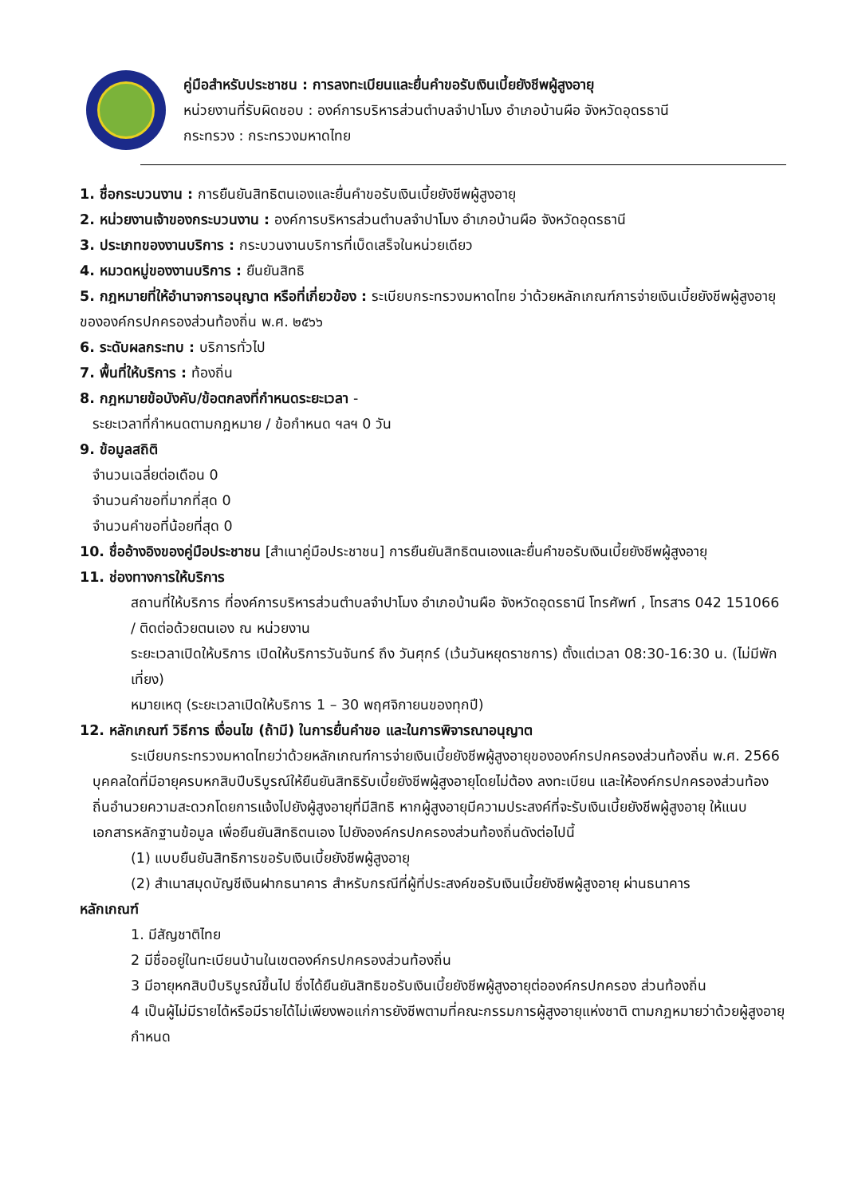คู่มือสำหรับประชาชน : การลงทะเบียนและยื่นคำขอรับเงินเบี้ยยังชีพผู้สูงอายุ
หน่วยงานที่รับผิดชอบ : องค์การบริหารส่วนตำบลจำปาโมง อำเภอบ้านผือ จังหวัดอุดรธานี
กระทรวง : กระทรวงมหาดไทย
1. ชื่อกระบวนงาน : การยืนยันสิทธิตนเองและยื่นคำขอรับเงินเบี้ยยังชีพผู้สูงอายุ
2. หน่วยงานเจ้าของกระบวนงาน : องค์การบริหารส่วนตำบลจำปาโมง อำเภอบ้านผือ จังหวัดอุดรธานี
3. ประเภทของงานบริการ : กระบวนงานบริการที่เบ็ดเสร็จในหน่วยเดียว
4. หมวดหมู่ของงานบริการ : ยืนยันสิทธิ
5. กฎหมายที่ให้อำนาจการอนุญาต หรือที่เกี่ยวข้อง : ระเบียบกระทรวงมหาดไทย ว่าด้วยหลักเกณฑ์การจ่ายเงินเบี้ยยังชีพผู้สูงอายุขององค์กรปกครองส่วนท้องถิ่น พ.ศ. ๒๕๖๖
6. ระดับผลกระทบ : บริการทั่วไป
7. พื้นที่ให้บริการ : ท้องถิ่น
8. กฎหมายข้อบังคับ/ข้อตกลงที่กำหนดระยะเวลา -
ระยะเวลาที่กำหนดตามกฎหมาย / ข้อกำหนด ฯลฯ 0 วัน
9. ข้อมูลสถิติ
จำนวนเฉลี่ยต่อเดือน 0
จำนวนคำขอที่มากที่สุด 0
จำนวนคำขอที่น้อยที่สุด 0
10. ชื่ออ้างอิงของคู่มือประชาชน [สำเนาคู่มือประชาชน] การยืนยันสิทธิตนเองและยื่นคำขอรับเงินเบี้ยยังชีพผู้สูงอายุ
11. ช่องทางการให้บริการ
สถานที่ให้บริการ ที่องค์การบริหารส่วนตำบลจำปาโมง อำเภอบ้านผือ จังหวัดอุดรธานี โทรศัพท์ , โทรสาร 042 151066 / ติดต่อด้วยตนเอง ณ หน่วยงาน
ระยะเวลาเปิดให้บริการ เปิดให้บริการวันจันทร์ ถึง วันศุกร์ (เว้นวันหยุดราชการ) ตั้งแต่เวลา 08:30-16:30 น. (ไม่มีพักเที่ยง)
หมายเหตุ (ระยะเวลาเปิดให้บริการ 1 – 30 พฤศจิกายนของทุกปี)
12. หลักเกณฑ์ วิธีการ เงื่อนไข (ถ้ามี) ในการยื่นคำขอ และในการพิจารณาอนุญาต
ระเบียบกระทรวงมหาดไทยว่าด้วยหลักเกณฑ์การจ่ายเงินเบี้ยยังชีพผู้สูงอายุขององค์กรปกครองส่วนท้องถิ่น พ.ศ. 2566 บุคคลใดที่มีอายุครบหกสิบปีบริบูรณ์ให้ยืนยันสิทธิรับเบี้ยยังชีพผู้สูงอายุโดยไม่ต้อง ลงทะเบียน และให้องค์กรปกครองส่วนท้องถิ่นอำนวยความสะดวกโดยการแจ้งไปยังผู้สูงอายุที่มีสิทธิ หากผู้สูงอายุมีความประสงค์ที่จะรับเงินเบี้ยยังชีพผู้สูงอายุ ให้แนบเอกสารหลักฐานข้อมูล เพื่อยืนยันสิทธิตนเอง ไปยังองค์กรปกครองส่วนท้องถิ่นดังต่อไปนี้
(1) แบบยืนยันสิทธิการขอรับเงินเบี้ยยังชีพผู้สูงอายุ
(2) สำเนาสมุดบัญชีเงินฝากธนาคาร สำหรับกรณีที่ผู้ที่ประสงค์ขอรับเงินเบี้ยยังชีพผู้สูงอายุ ผ่านธนาคาร
หลักเกณฑ์
1. มีสัญชาติไทย
2 มีชื่ออยู่ในทะเบียนบ้านในเขตองค์กรปกครองส่วนท้องถิ่น
3 มีอายุหกสิบปีบริบูรณ์ขึ้นไป ซึ่งได้ยืนยันสิทธิขอรับเงินเบี้ยยังชีพผู้สูงอายุต่อองค์กรปกครอง ส่วนท้องถิ่น
4 เป็นผู้ไม่มีรายได้หรือมีรายได้ไม่เพียงพอแก่การยังชีพตามที่คณะกรรมการผู้สูงอายุแห่งชาติ ตามกฎหมายว่าด้วยผู้สูงอายุกำหนด